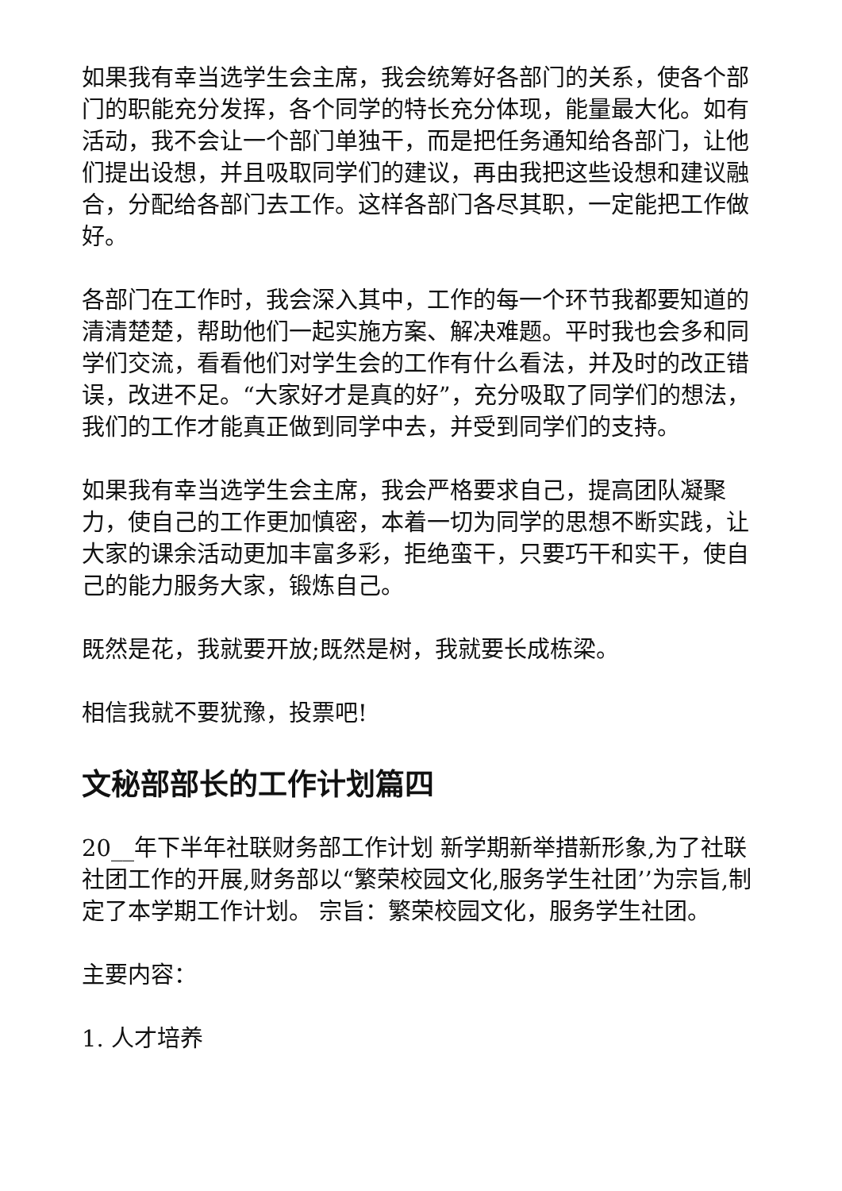如果我有幸当选学生会主席，我会统筹好各部门的关系，使各个部门的职能充分发挥，各个同学的特长充分体现，能量最大化。如有活动，我不会让一个部门单独干，而是把任务通知给各部门，让他们提出设想，并且吸取同学们的建议，再由我把这些设想和建议融合，分配给各部门去工作。这样各部门各尽其职，一定能把工作做好。
各部门在工作时，我会深入其中，工作的每一个环节我都要知道的清清楚楚，帮助他们一起实施方案、解决难题。平时我也会多和同学们交流，看看他们对学生会的工作有什么看法，并及时的改正错误，改进不足。“大家好才是真的好”，充分吸取了同学们的想法，我们的工作才能真正做到同学中去，并受到同学们的支持。
如果我有幸当选学生会主席，我会严格要求自己，提高团队凝聚力，使自己的工作更加慎密，本着一切为同学的思想不断实践，让大家的课余活动更加丰富多彩，拒绝蛮干，只要巧干和实干，使自己的能力服务大家，锻炼自己。
既然是花，我就要开放;既然是树，我就要长成栋梁。
相信我就不要犹豫，投票吧!
文秘部部长的工作计划篇四
20__年下半年社联财务部工作计划 新学期新举措新形象,为了社联社团工作的开展,财务部以“繁荣校园文化,服务学生社团’’为宗旨,制定了本学期工作计划。 宗旨：繁荣校园文化，服务学生社团。
主要内容：
1. 人才培养